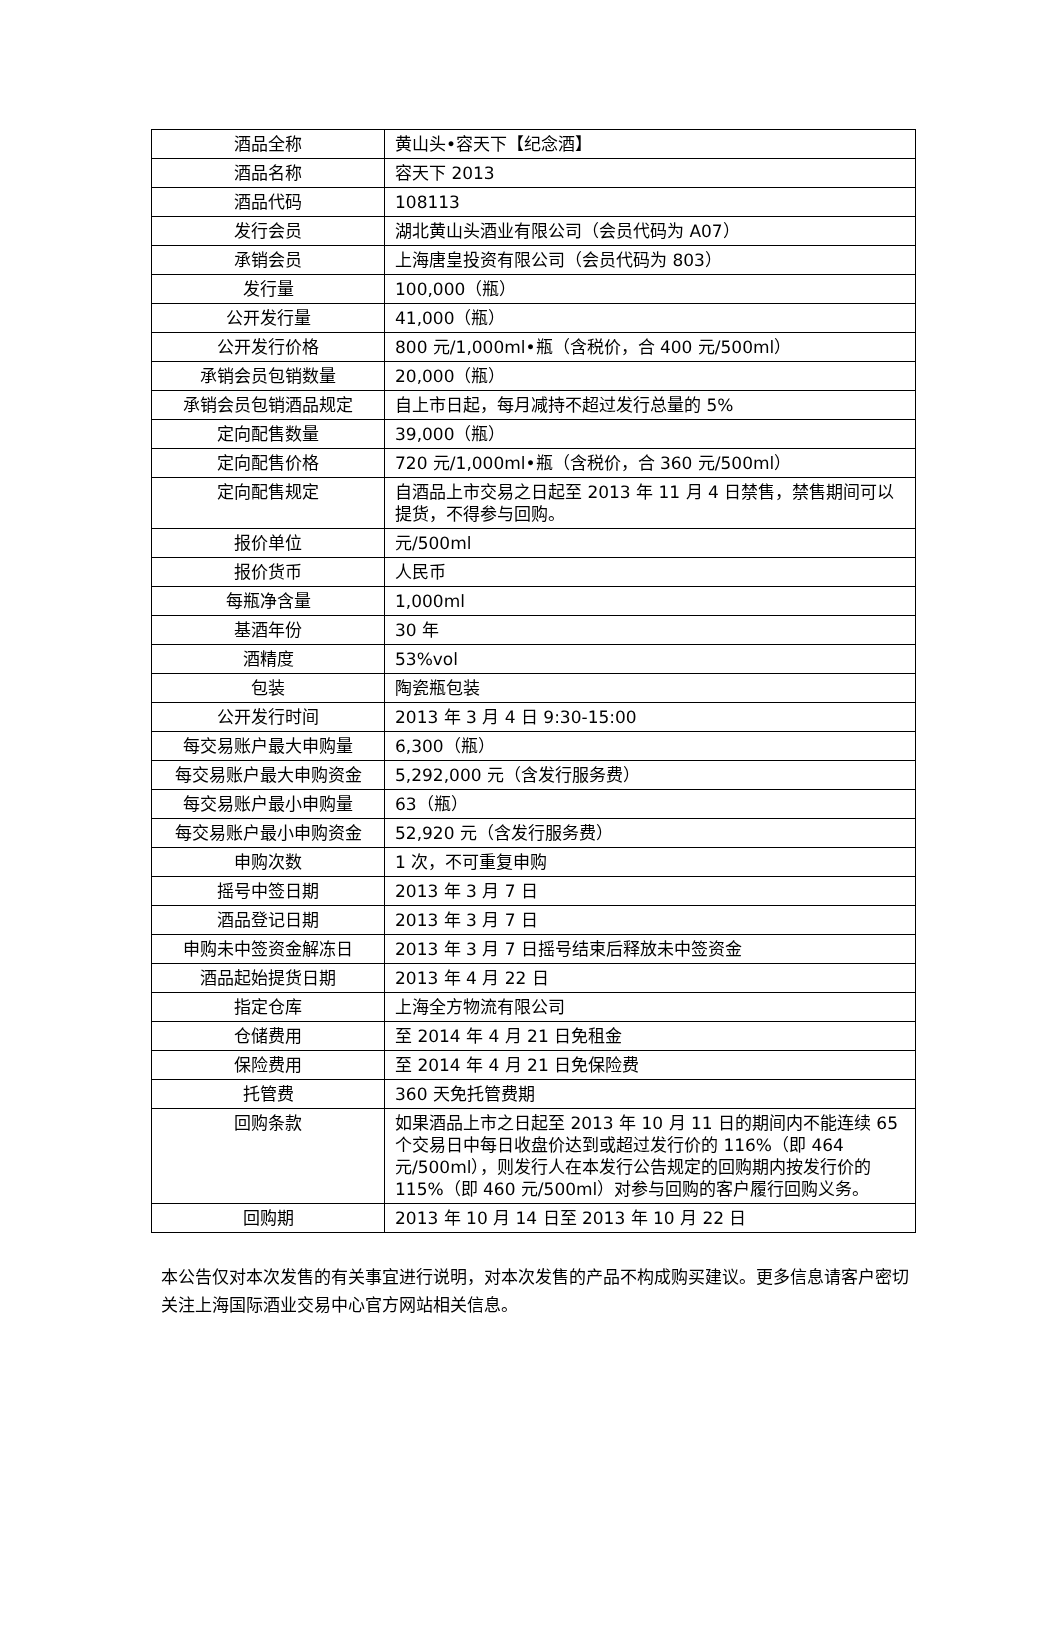| 酒品全称 | 黄山头•容天下【纪念酒】 |
| 酒品名称 | 容天下 2013 |
| 酒品代码 | 108113 |
| 发行会员 | 湖北黄山头酒业有限公司（会员代码为 A07） |
| 承销会员 | 上海唐皇投资有限公司（会员代码为 803） |
| 发行量 | 100,000（瓶） |
| 公开发行量 | 41,000（瓶） |
| 公开发行价格 | 800 元/1,000ml•瓶（含税价，合 400 元/500ml） |
| 承销会员包销数量 | 20,000（瓶） |
| 承销会员包销酒品规定 | 自上市日起，每月减持不超过发行总量的 5% |
| 定向配售数量 | 39,000（瓶） |
| 定向配售价格 | 720 元/1,000ml•瓶（含税价，合 360 元/500ml） |
| 定向配售规定 | 自酒品上市交易之日起至 2013 年 11 月 4 日禁售，禁售期间可以提货，不得参与回购。 |
| 报价单位 | 元/500ml |
| 报价货币 | 人民币 |
| 每瓶净含量 | 1,000ml |
| 基酒年份 | 30 年 |
| 酒精度 | 53%vol |
| 包装 | 陶瓷瓶包装 |
| 公开发行时间 | 2013 年 3 月 4 日 9:30-15:00 |
| 每交易账户最大申购量 | 6,300（瓶） |
| 每交易账户最大申购资金 | 5,292,000 元（含发行服务费） |
| 每交易账户最小申购量 | 63（瓶） |
| 每交易账户最小申购资金 | 52,920 元（含发行服务费） |
| 申购次数 | 1 次，不可重复申购 |
| 摇号中签日期 | 2013 年 3 月 7 日 |
| 酒品登记日期 | 2013 年 3 月 7 日 |
| 申购未中签资金解冻日 | 2013 年 3 月 7 日摇号结束后释放未中签资金 |
| 酒品起始提货日期 | 2013 年 4 月 22 日 |
| 指定仓库 | 上海全方物流有限公司 |
| 仓储费用 | 至 2014 年 4 月 21 日免租金 |
| 保险费用 | 至 2014 年 4 月 21 日免保险费 |
| 托管费 | 360 天免托管费期 |
| 回购条款 | 如果酒品上市之日起至 2013 年 10 月 11 日的期间内不能连续 65 个交易日中每日收盘价达到或超过发行价的 116%（即 464 元/500ml），则发行人在本发行公告规定的回购期内按发行价的 115%（即 460 元/500ml）对参与回购的客户履行回购义务。 |
| 回购期 | 2013 年 10 月 14 日至 2013 年 10 月 22 日 |
本公告仅对本次发售的有关事宜进行说明，对本次发售的产品不构成购买建议。更多信息请客户密切关注上海国际酒业交易中心官方网站相关信息。